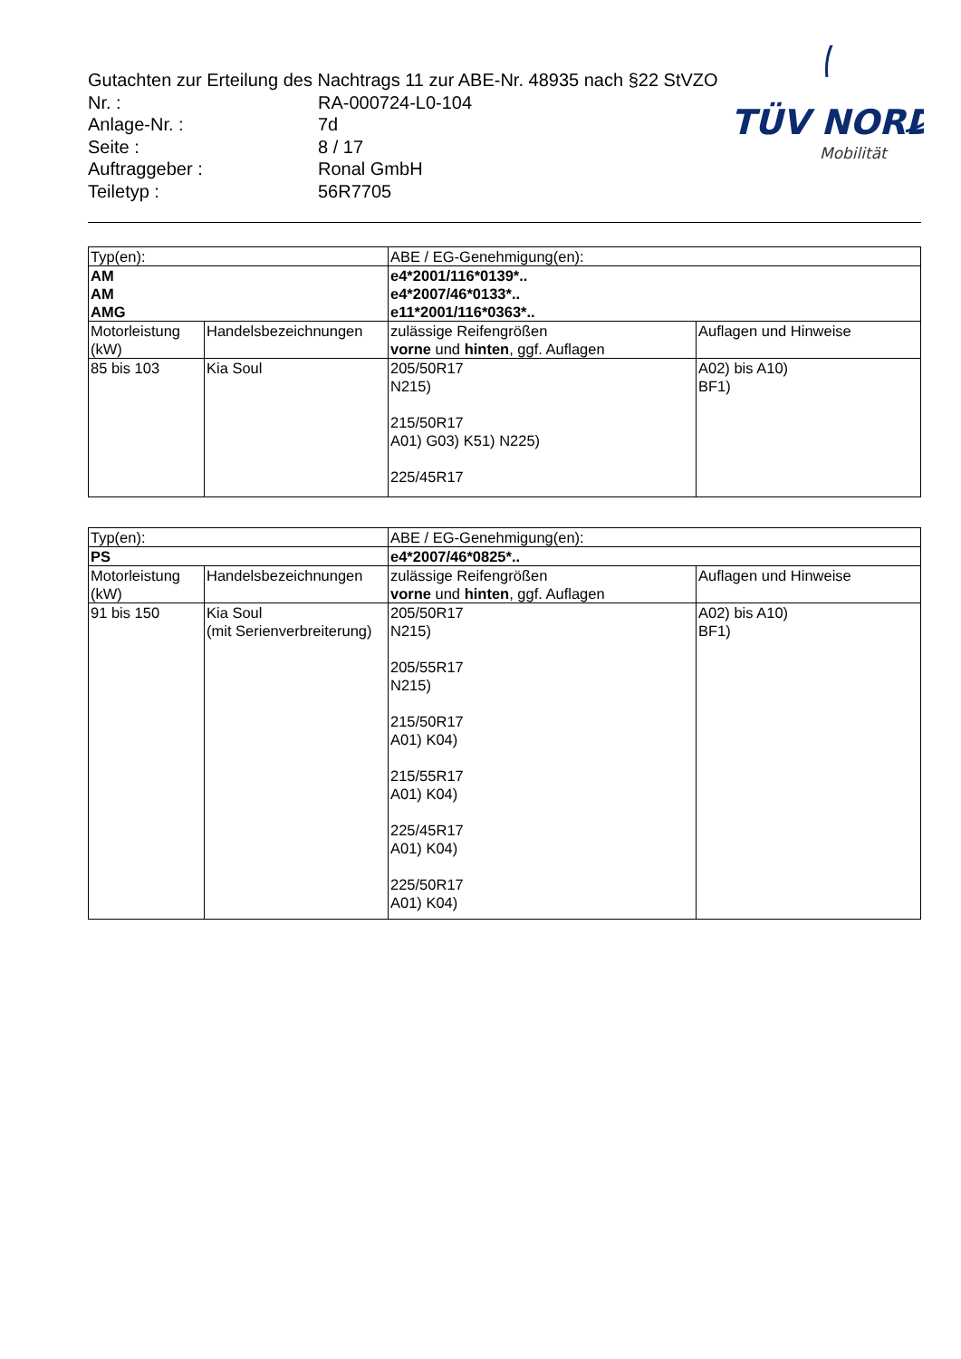Gutachten zur Erteilung des Nachtrags 11 zur ABE-Nr. 48935 nach §22 StVZO
Nr. : RA-000724-L0-104
Anlage-Nr. : 7d
Seite : 8 / 17
Auftraggeber : Ronal GmbH
Teiletyp : 56R7705
TÜV NORD
Mobilität
| Typ(en): | | ABE / EG-Genehmigung(en): | |
| AM AM AMG | | e4*2001/116*0139*.. e4*2007/46*0133*.. e11*2001/116*0363*.. | |
| Motorleistung (kW) | Handelsbezeichnungen | zulässige Reifengrößen vorne und hinten , ggf. Auflagen | Auflagen und Hinweise |
| 85 bis 103 | Kia Soul | 205/50R17 N215) 215/50R17 A01) G03) K51) N225) 225/45R17 | A02) bis A10) BF1) |
| Typ(en): | | ABE / EG-Genehmigung(en): | |
| PS | | e4*2007/46*0825*.. | |
| Motorleistung (kW) | Handelsbezeichnungen | zulässige Reifengrößen vorne und hinten , ggf. Auflagen | Auflagen und Hinweise |
| 91 bis 150 | Kia Soul (mit Serienverbreiterung) | 205/50R17 N215) 205/55R17 N215) 215/50R17 A01) K04) 215/55R17 A01) K04) 225/45R17 A01) K04) 225/50R17 A01) K04) | A02) bis A10) BF1) |